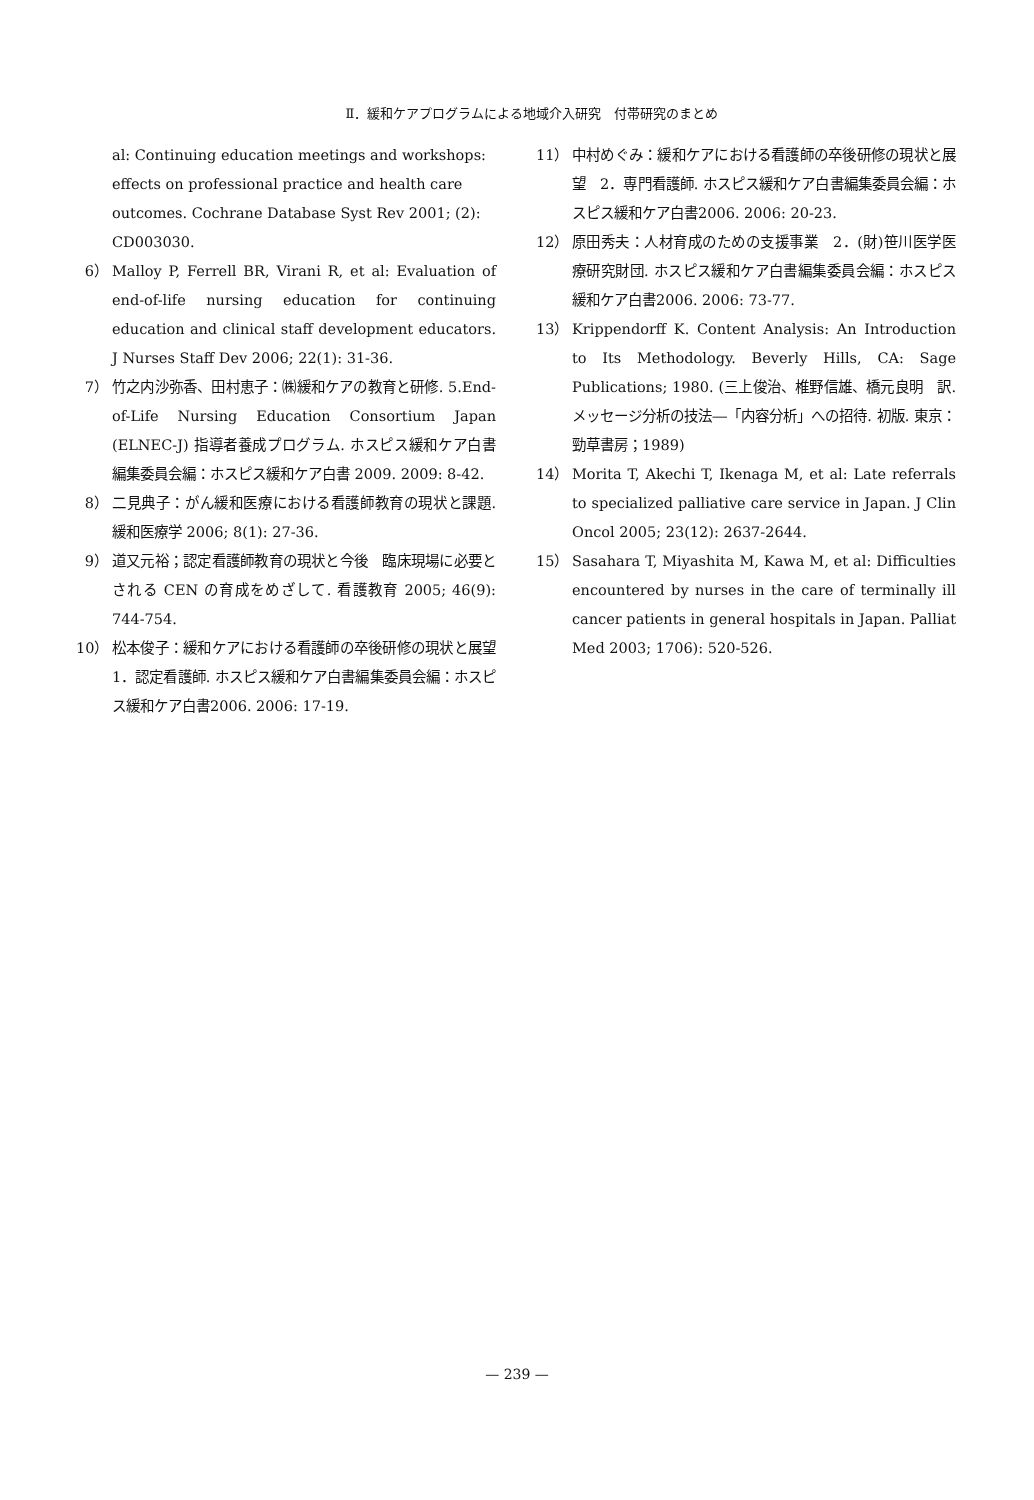Ⅱ．緩和ケアプログラムによる地域介入研究　付帯研究のまとめ
al: Continuing education meetings and workshops: effects on professional practice and health care outcomes. Cochrane Database Syst Rev 2001; (2): CD003030.
6） Malloy P, Ferrell BR, Virani R, et al: Evaluation of end-of-life nursing education for continuing education and clinical staff development educators. J Nurses Staff Dev 2006; 22(1): 31-36.
7） 竹之内沙弥香、田村恵子：㈱緩和ケアの教育と研修. 5.End-of-Life Nursing Education Consortium Japan (ELNEC-J) 指導者養成プログラム. ホスピス緩和ケア白書編集委員会編：ホスピス緩和ケア白書 2009. 2009: 8-42.
8） 二見典子：がん緩和医療における看護師教育の現状と課題. 緩和医療学 2006; 8(1): 27-36.
9） 道又元裕；認定看護師教育の現状と今後　臨床現場に必要とされる CEN の育成をめざして. 看護教育 2005; 46(9): 744-754.
10） 松本俊子：緩和ケアにおける看護師の卒後研修の現状と展望　1．認定看護師. ホスピス緩和ケア白書編集委員会編：ホスピス緩和ケア白書2006. 2006: 17-19.
11） 中村めぐみ：緩和ケアにおける看護師の卒後研修の現状と展望　2．専門看護師. ホスピス緩和ケア白書編集委員会編：ホスピス緩和ケア白書2006. 2006: 20-23.
12） 原田秀夫：人材育成のための支援事業　2．(財)笹川医学医療研究財団. ホスピス緩和ケア白書編集委員会編：ホスピス緩和ケア白書2006. 2006: 73-77.
13） Krippendorff K. Content Analysis: An Introduction to Its Methodology. Beverly Hills, CA: Sage Publications; 1980. (三上俊治、椎野信雄、橋元良明　訳. メッセージ分析の技法―「内容分析」への招待. 初版. 東京：勁草書房；1989)
14） Morita T, Akechi T, Ikenaga M, et al: Late referrals to specialized palliative care service in Japan. J Clin Oncol 2005; 23(12): 2637-2644.
15） Sasahara T, Miyashita M, Kawa M, et al: Difficulties encountered by nurses in the care of terminally ill cancer patients in general hospitals in Japan. Palliat Med 2003; 1706): 520-526.
— 239 —